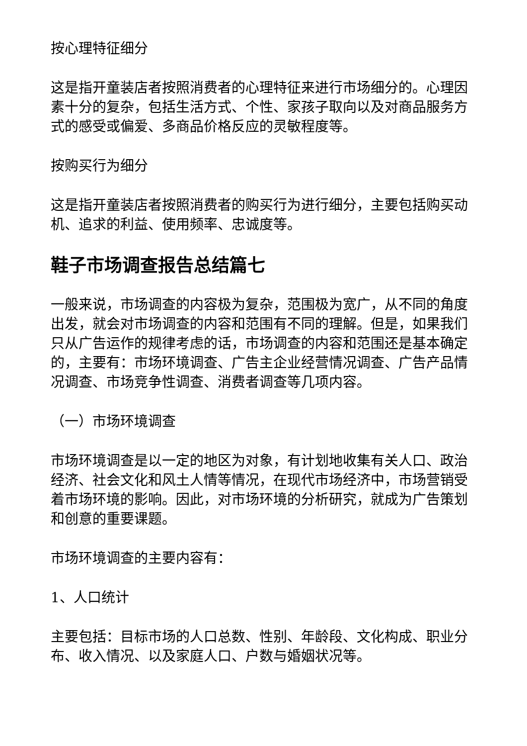按心理特征细分
这是指开童装店者按照消费者的心理特征来进行市场细分的。心理因素十分的复杂，包括生活方式、个性、家孩子取向以及对商品服务方式的感受或偏爱、多商品价格反应的灵敏程度等。
按购买行为细分
这是指开童装店者按照消费者的购买行为进行细分，主要包括购买动机、追求的利益、使用频率、忠诚度等。
鞋子市场调查报告总结篇七
一般来说，市场调查的内容极为复杂，范围极为宽广，从不同的角度出发，就会对市场调查的内容和范围有不同的理解。但是，如果我们只从广告运作的规律考虑的话，市场调查的内容和范围还是基本确定的，主要有：市场环境调查、广告主企业经营情况调查、广告产品情况调查、市场竞争性调查、消费者调查等几项内容。
（一）市场环境调查
市场环境调查是以一定的地区为对象，有计划地收集有关人口、政治经济、社会文化和风土人情等情况，在现代市场经济中，市场营销受着市场环境的影响。因此，对市场环境的分析研究，就成为广告策划和创意的重要课题。
市场环境调查的主要内容有：
1、人口统计
主要包括：目标市场的人口总数、性别、年龄段、文化构成、职业分布、收入情况、以及家庭人口、户数与婚姻状况等。